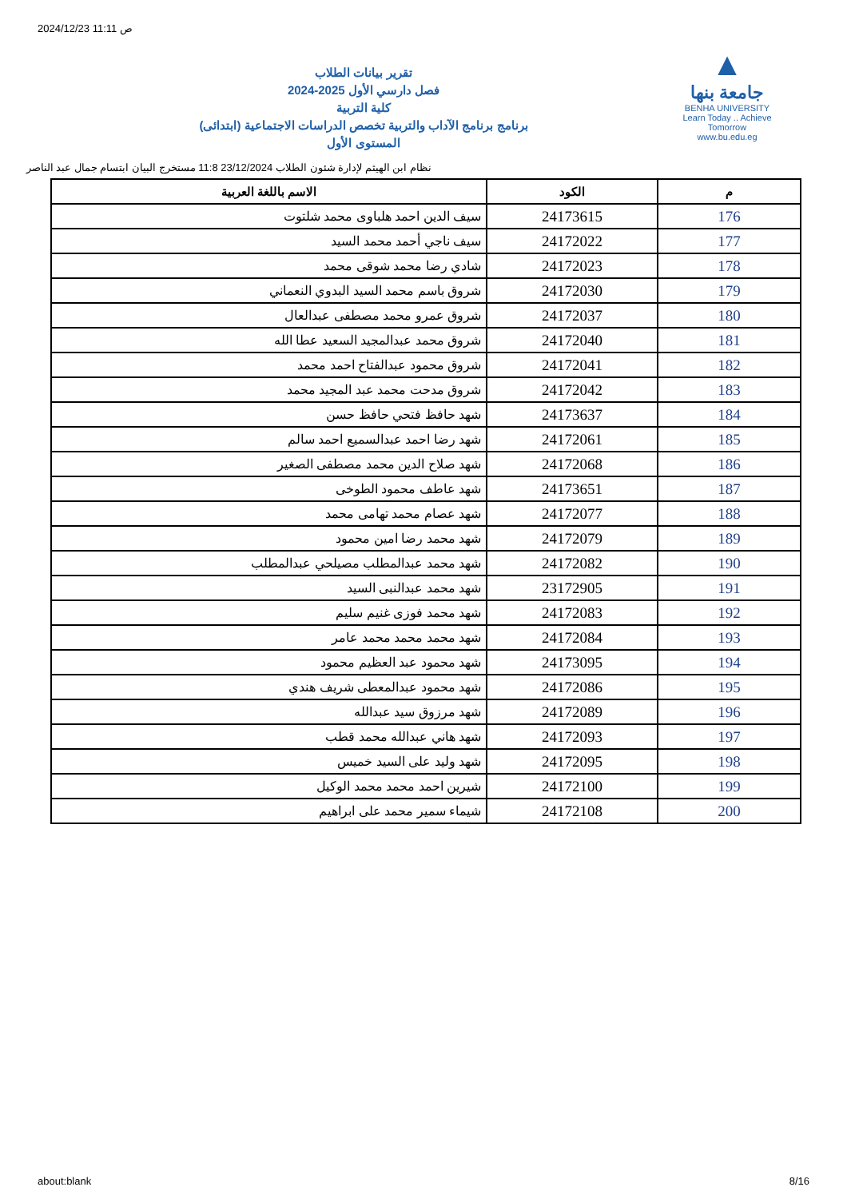2024/12/23 11:11 ص
تقرير بيانات الطلاب
2024-2025 فصل دارسي الأول
كلية التربية
برنامج برنامج الآداب والتربية تخصص الدراسات الاجتماعية (ابتدائى)
المستوى الأول
▲
جامعة بنها
BENHA UNIVERSITY
Learn Today .. Achieve Tomorrow
www.bu.edu.eg
نظام ابن الهيثم لإدارة شئون الطلاب 23/12/2024 11:8 مستخرج البيان ابتسام جمال عبد الناصر
| م | الكود | الاسم باللغة العربية |
| --- | --- | --- |
| 176 | 24173615 | سيف الدين احمد هلباوى محمد شلتوت |
| 177 | 24172022 | سيف ناجي أحمد محمد السيد |
| 178 | 24172023 | شادي رضا محمد شوقى محمد |
| 179 | 24172030 | شروق باسم محمد السيد البدوي النعماني |
| 180 | 24172037 | شروق عمرو محمد مصطفى عبدالعال |
| 181 | 24172040 | شروق محمد عبدالمجيد السعيد عطا الله |
| 182 | 24172041 | شروق محمود عبدالفتاح احمد محمد |
| 183 | 24172042 | شروق مدحت محمد عبد المجيد محمد |
| 184 | 24173637 | شهد حافظ فتحي حافظ حسن |
| 185 | 24172061 | شهد رضا احمد عبدالسميع احمد سالم |
| 186 | 24172068 | شهد صلاح الدين محمد مصطفى الصغير |
| 187 | 24173651 | شهد عاطف محمود الطوخى |
| 188 | 24172077 | شهد عصام محمد تهامى محمد |
| 189 | 24172079 | شهد محمد رضا امين محمود |
| 190 | 24172082 | شهد محمد عبدالمطلب مصيلحي عبدالمطلب |
| 191 | 23172905 | شهد محمد عبدالنبى السيد |
| 192 | 24172083 | شهد محمد فوزى غنيم سليم |
| 193 | 24172084 | شهد محمد محمد محمد عامر |
| 194 | 24173095 | شهد محمود عبد العظيم محمود |
| 195 | 24172086 | شهد محمود عبدالمعطى شريف هندي |
| 196 | 24172089 | شهد مرزوق سيد عبدالله |
| 197 | 24172093 | شهد هاني عبدالله محمد قطب |
| 198 | 24172095 | شهد وليد على السيد خميس |
| 199 | 24172100 | شيرين احمد محمد محمد الوكيل |
| 200 | 24172108 | شيماء سمير محمد على ابراهيم |
about:blank 8/16